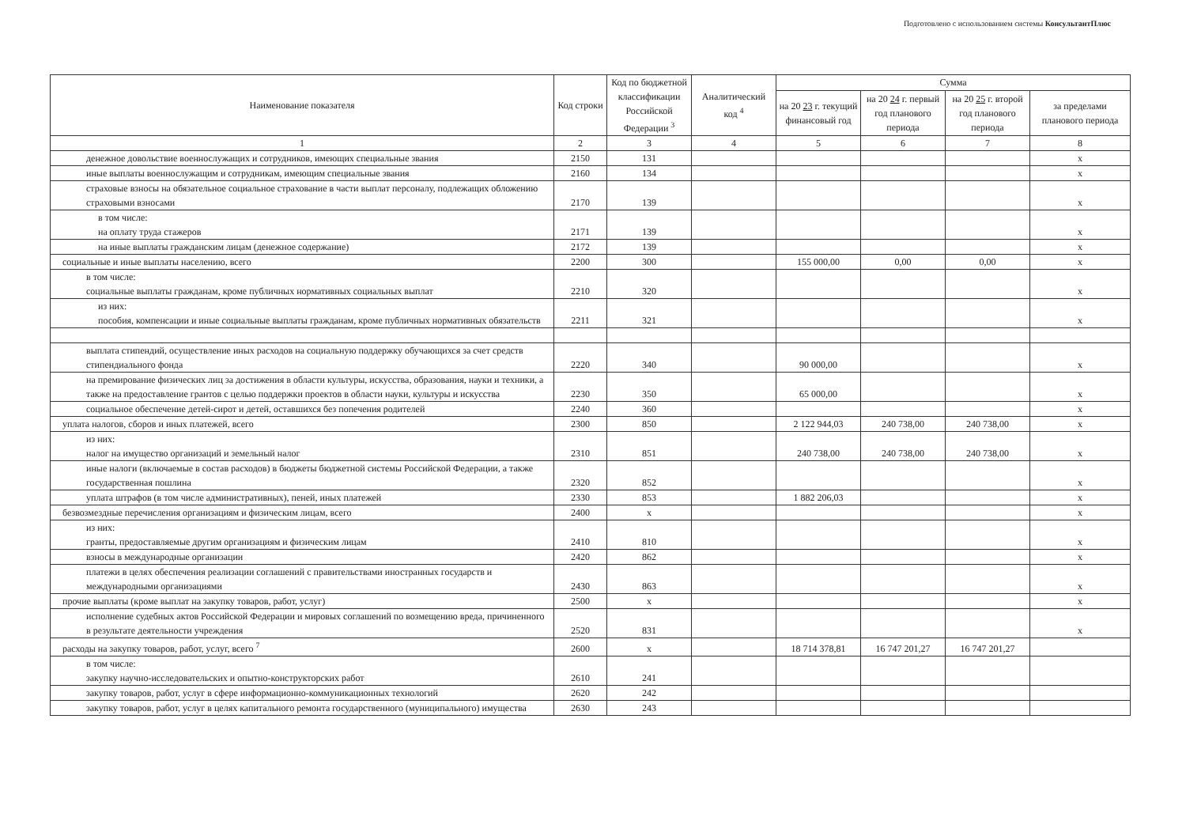Подготовлено с использованием системы КонсультантПлюс
| Наименование показателя | Код строки | Код по бюджетной классификации Российской Федерации <sup>3</sup> | Аналитический код <sup>4</sup> | Сумма | | | |
| --- | --- | --- | --- | --- | --- | --- | --- |
| | | | | на 20 23 г. текущий финансовый год | на 20 24 г. первый год планового периода | на 20 25 г. второй год планового периода | за пределами планового периода |
| 1 | 2 | 3 | 4 | 5 | 6 | 7 | 8 |
| денежное довольствие военнослужащих и сотрудников, имеющих специальные звания | 2150 | 131 | | | | | х |
| иные выплаты военнослужащим и сотрудникам, имеющим специальные звания | 2160 | 134 | | | | | х |
| страховые взносы на обязательное социальное страхование в части выплат персоналу, подлежащих обложению страховыми взносами | 2170 | 139 | | | | | х |
| в том числе: на оплату труда стажеров | 2171 | 139 | | | | | х |
| на иные выплаты гражданским лицам (денежное содержание) | 2172 | 139 | | | | | х |
| социальные и иные выплаты населению, всего | 2200 | 300 | | 155 000,00 | 0,00 | 0,00 | х |
| в том числе: социальные выплаты гражданам, кроме публичных нормативных социальных выплат | 2210 | 320 | | | | | х |
| из них: пособия, компенсации и иные социальные выплаты гражданам, кроме публичных нормативных обязательств | 2211 | 321 | | | | | х |
| выплата стипендий, осуществление иных расходов на социальную поддержку обучающихся за счет средств стипендиального фонда | 2220 | 340 | | 90 000,00 | | | х |
| на премирование физических лиц за достижения в области культуры, искусства, образования, науки и техники, а также на предоставление грантов с целью поддержки проектов в области науки, культуры и искусства | 2230 | 350 | | 65 000,00 | | | х |
| социальное обеспечение детей-сирот и детей, оставшихся без попечения родителей | 2240 | 360 | | | | | х |
| уплата налогов, сборов и иных платежей, всего | 2300 | 850 | | 2 122 944,03 | 240 738,00 | 240 738,00 | х |
| из них: налог на имущество организаций и земельный налог | 2310 | 851 | | 240 738,00 | 240 738,00 | 240 738,00 | х |
| иные налоги (включаемые в состав расходов) в бюджеты бюджетной системы Российской Федерации, а также государственная пошлина | 2320 | 852 | | | | | х |
| уплата штрафов (в том числе административных), пеней, иных платежей | 2330 | 853 | | 1 882 206,03 | | | х |
| безвозмездные перечисления организациям и физическим лицам, всего | 2400 | х | | | | | х |
| из них: гранты, предоставляемые другим организациям и физическим лицам | 2410 | 810 | | | | | х |
| взносы в международные организации | 2420 | 862 | | | | | х |
| платежи в целях обеспечения реализации соглашений с правительствами иностранных государств и международными организациями | 2430 | 863 | | | | | х |
| прочие выплаты (кроме выплат на закупку товаров, работ, услуг) | 2500 | х | | | | | х |
| исполнение судебных актов Российской Федерации и мировых соглашений по возмещению вреда, причиненного в результате деятельности учреждения | 2520 | 831 | | | | | х |
| расходы на закупку товаров, работ, услуг, всего <sup>7</sup> | 2600 | х | | 18 714 378,81 | 16 747 201,27 | 16 747 201,27 | |
| в том числе: закупку научно-исследовательских и опытно-конструкторских работ | 2610 | 241 | | | | | |
| закупку товаров, работ, услуг в сфере информационно-коммуникационных технологий | 2620 | 242 | | | | | |
| закупку товаров, работ, услуг в целях капитального ремонта государственного (муниципального) имущества | 2630 | 243 | | | | | |